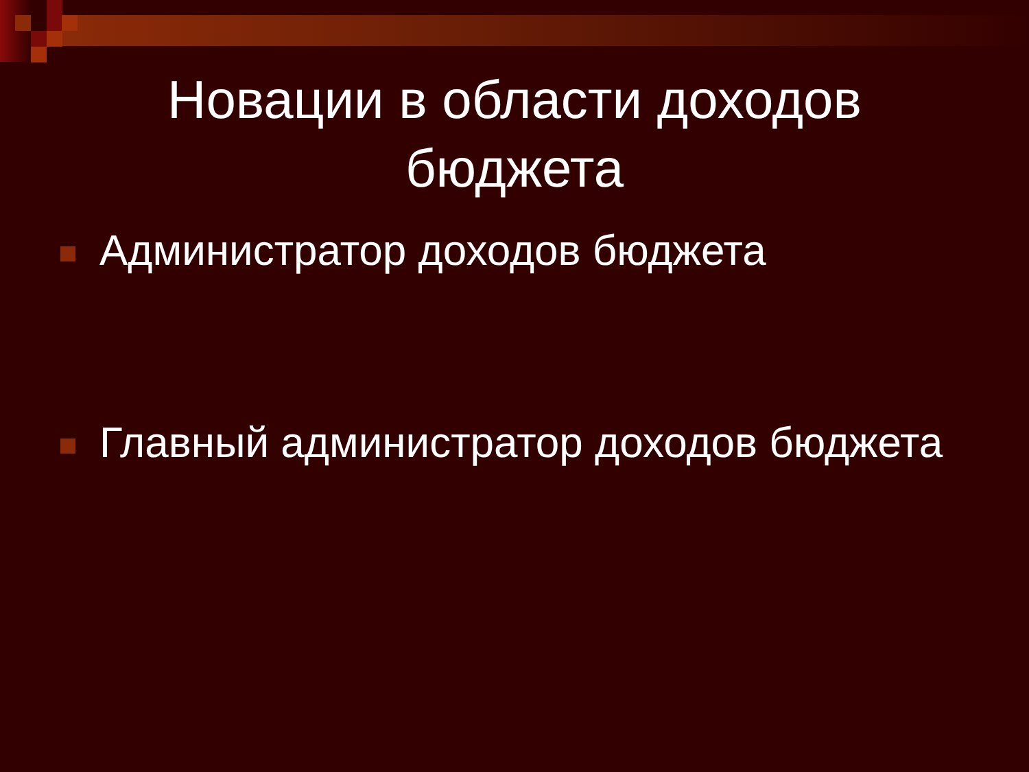Новации в области доходов
бюджета
Администратор доходов бюджета
Главный администратор доходов бюджета